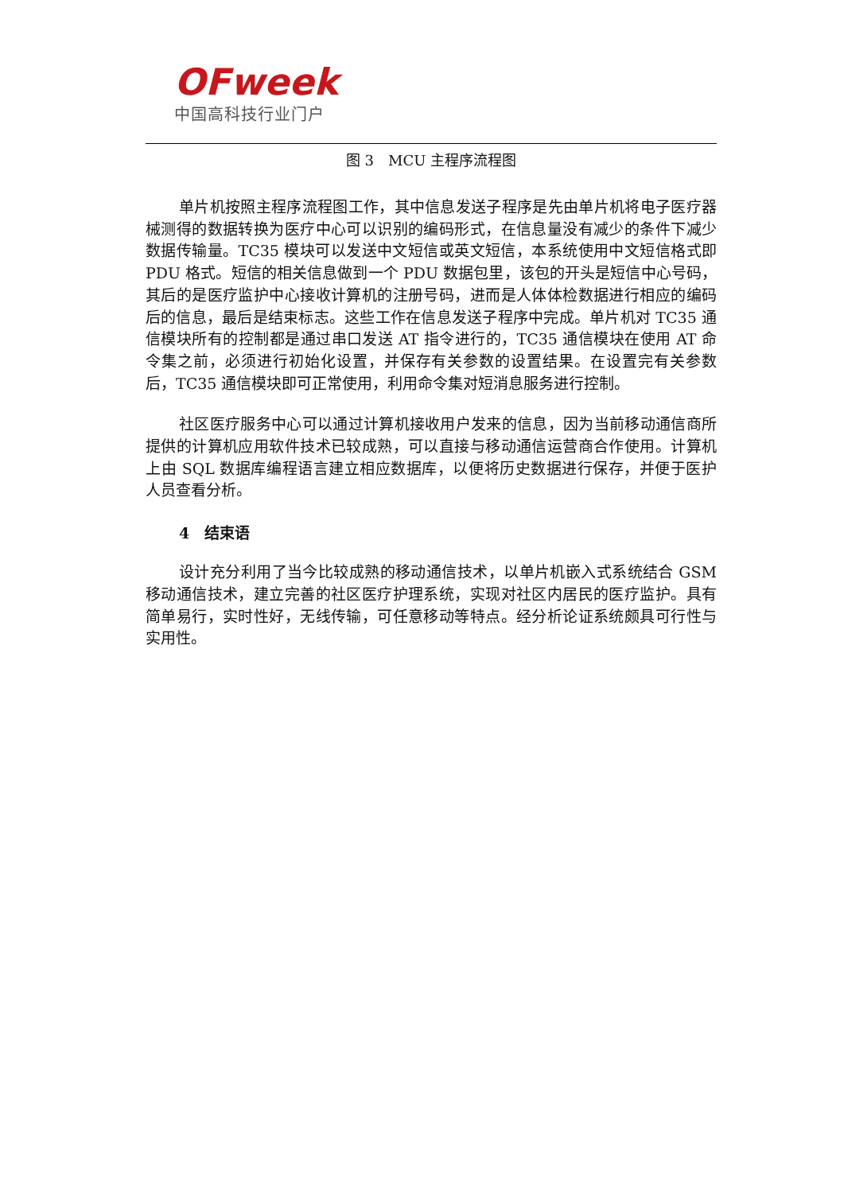OFweek
中国高科技行业门户
图 3　MCU 主程序流程图
单片机按照主程序流程图工作，其中信息发送子程序是先由单片机将电子医疗器械测得的数据转换为医疗中心可以识别的编码形式，在信息量没有减少的条件下减少数据传输量。TC35 模块可以发送中文短信或英文短信，本系统使用中文短信格式即 PDU 格式。短信的相关信息做到一个 PDU 数据包里，该包的开头是短信中心号码，其后的是医疗监护中心接收计算机的注册号码，进而是人体体检数据进行相应的编码后的信息，最后是结束标志。这些工作在信息发送子程序中完成。单片机对 TC35 通信模块所有的控制都是通过串口发送 AT 指令进行的，TC35 通信模块在使用 AT 命令集之前，必须进行初始化设置，并保存有关参数的设置结果。在设置完有关参数后，TC35 通信模块即可正常使用，利用命令集对短消息服务进行控制。
社区医疗服务中心可以通过计算机接收用户发来的信息，因为当前移动通信商所提供的计算机应用软件技术已较成熟，可以直接与移动通信运营商合作使用。计算机上由 SQL 数据库编程语言建立相应数据库，以便将历史数据进行保存，并便于医护人员查看分析。
4　结束语
设计充分利用了当今比较成熟的移动通信技术，以单片机嵌入式系统结合 GSM 移动通信技术，建立完善的社区医疗护理系统，实现对社区内居民的医疗监护。具有简单易行，实时性好，无线传输，可任意移动等特点。经分析论证系统颇具可行性与实用性。